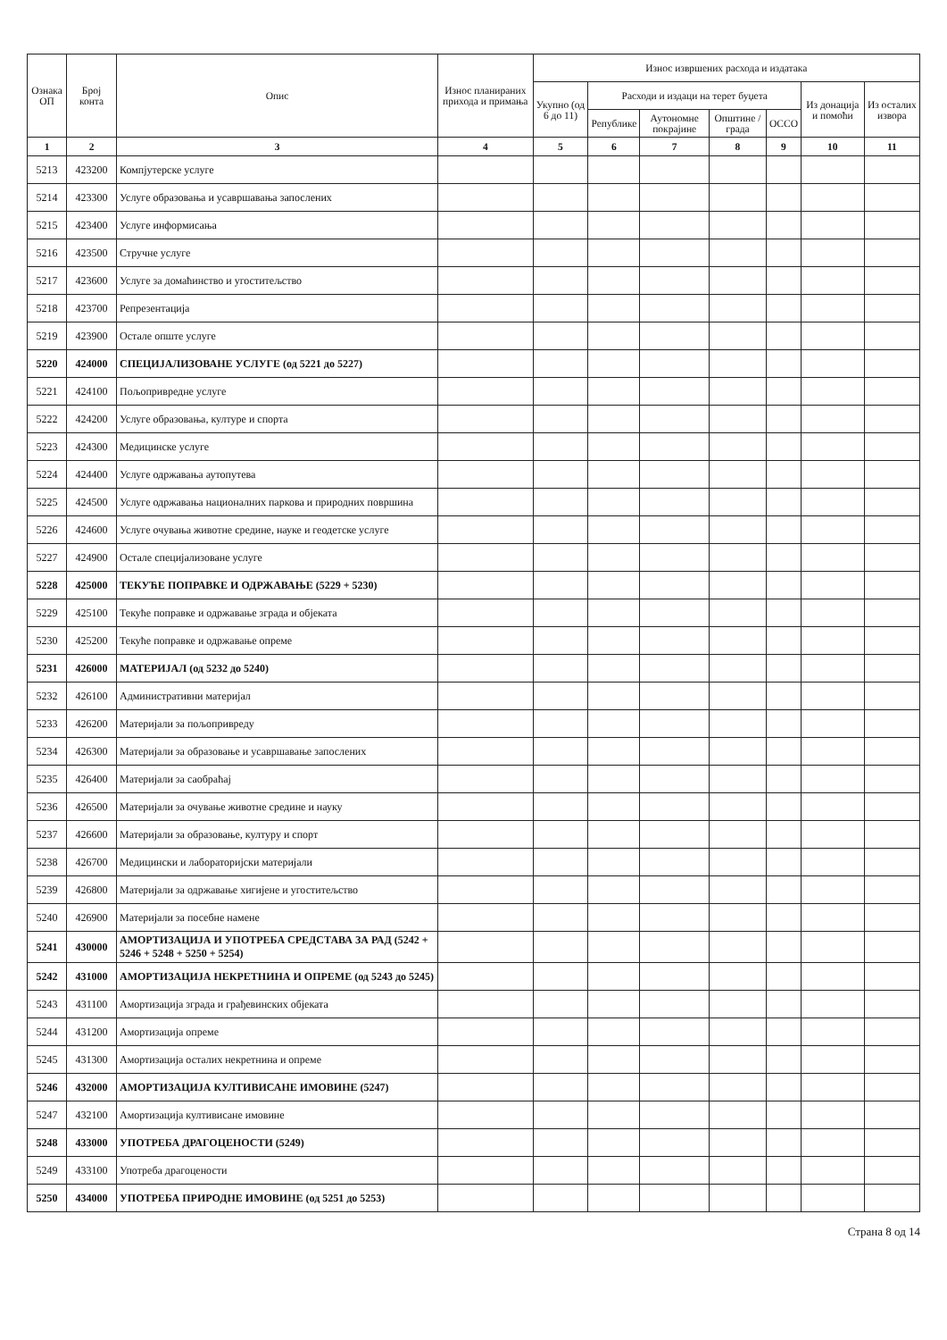| Ознака ОП | Број конта | Опис | Износ планираних прихода и примања | Износ извршених расхода и издатака | | | | | | |
| --- | --- | --- | --- | --- | --- | --- | --- | --- | --- | --- |
| | | | | Укупно (од 6 до 11) | Расходи и издаци на терет буџета | | | | Из донација и помоћи | Из осталих извора |
| | | | | | Републике | Аутономне покрајине | Општине / града | ОССО | | |
| 1 | 2 | 3 | 4 | 5 | 6 | 7 | 8 | 9 | 10 | 11 |
| 5213 | 423200 | Компјутерске услуге | | | | | | | | |
| 5214 | 423300 | Услуге образовања и усавршавања запослених | | | | | | | | |
| 5215 | 423400 | Услуге информисања | | | | | | | | |
| 5216 | 423500 | Стручне услуге | | | | | | | | |
| 5217 | 423600 | Услуге за домаћинство и угоститељство | | | | | | | | |
| 5218 | 423700 | Репрезентација | | | | | | | | |
| 5219 | 423900 | Остале опште услуге | | | | | | | | |
| 5220 | 424000 | СПЕЦИЈАЛИЗОВАНЕ УСЛУГЕ (од 5221 до 5227) | | | | | | | | |
| 5221 | 424100 | Пољопривредне услуге | | | | | | | | |
| 5222 | 424200 | Услуге образовања, културе и спорта | | | | | | | | |
| 5223 | 424300 | Медицинске услуге | | | | | | | | |
| 5224 | 424400 | Услуге одржавања аутопутева | | | | | | | | |
| 5225 | 424500 | Услуге одржавања националних паркова и природних површина | | | | | | | | |
| 5226 | 424600 | Услуге очувања животне средине, науке и геодетске услуге | | | | | | | | |
| 5227 | 424900 | Остале специјализоване услуге | | | | | | | | |
| 5228 | 425000 | ТЕКУЋЕ ПОПРАВКЕ И ОДРЖАВАЊЕ (5229 + 5230) | | | | | | | | |
| 5229 | 425100 | Текуће поправке и одржавање зграда и објеката | | | | | | | | |
| 5230 | 425200 | Текуће поправке и одржавање опреме | | | | | | | | |
| 5231 | 426000 | МАТЕРИЈАЛ (од 5232 до 5240) | | | | | | | | |
| 5232 | 426100 | Административни материјал | | | | | | | | |
| 5233 | 426200 | Материјали за пољопривреду | | | | | | | | |
| 5234 | 426300 | Материјали за образовање и усавршавање запослених | | | | | | | | |
| 5235 | 426400 | Материјали за саобраћај | | | | | | | | |
| 5236 | 426500 | Материјали за очување животне средине и науку | | | | | | | | |
| 5237 | 426600 | Материјали за образовање, културу и спорт | | | | | | | | |
| 5238 | 426700 | Медицински и лабораторијски материјали | | | | | | | | |
| 5239 | 426800 | Материјали за одржавање хигијене и угоститељство | | | | | | | | |
| 5240 | 426900 | Материјали за посебне намене | | | | | | | | |
| 5241 | 430000 | АМОРТИЗАЦИЈА И УПОТРЕБА СРЕДСТАВА ЗА РАД (5242 + 5246 + 5248 + 5250 + 5254) | | | | | | | | |
| 5242 | 431000 | АМОРТИЗАЦИЈА НЕКРЕТНИНА И ОПРЕМЕ (од 5243 до 5245) | | | | | | | | |
| 5243 | 431100 | Амортизација зграда и грађевинских објеката | | | | | | | | |
| 5244 | 431200 | Амортизација опреме | | | | | | | | |
| 5245 | 431300 | Амортизација осталих некретнина и опреме | | | | | | | | |
| 5246 | 432000 | АМОРТИЗАЦИЈА КУЛТИВИСАНЕ ИМОВИНЕ (5247) | | | | | | | | |
| 5247 | 432100 | Амортизација култивисане имовине | | | | | | | | |
| 5248 | 433000 | УПОТРЕБА ДРАГОЦЕНОСТИ (5249) | | | | | | | | |
| 5249 | 433100 | Употреба драгоцености | | | | | | | | |
| 5250 | 434000 | УПОТРЕБА ПРИРОДНЕ ИМОВИНЕ (од 5251 до 5253) | | | | | | | | |
Страна 8 од 14